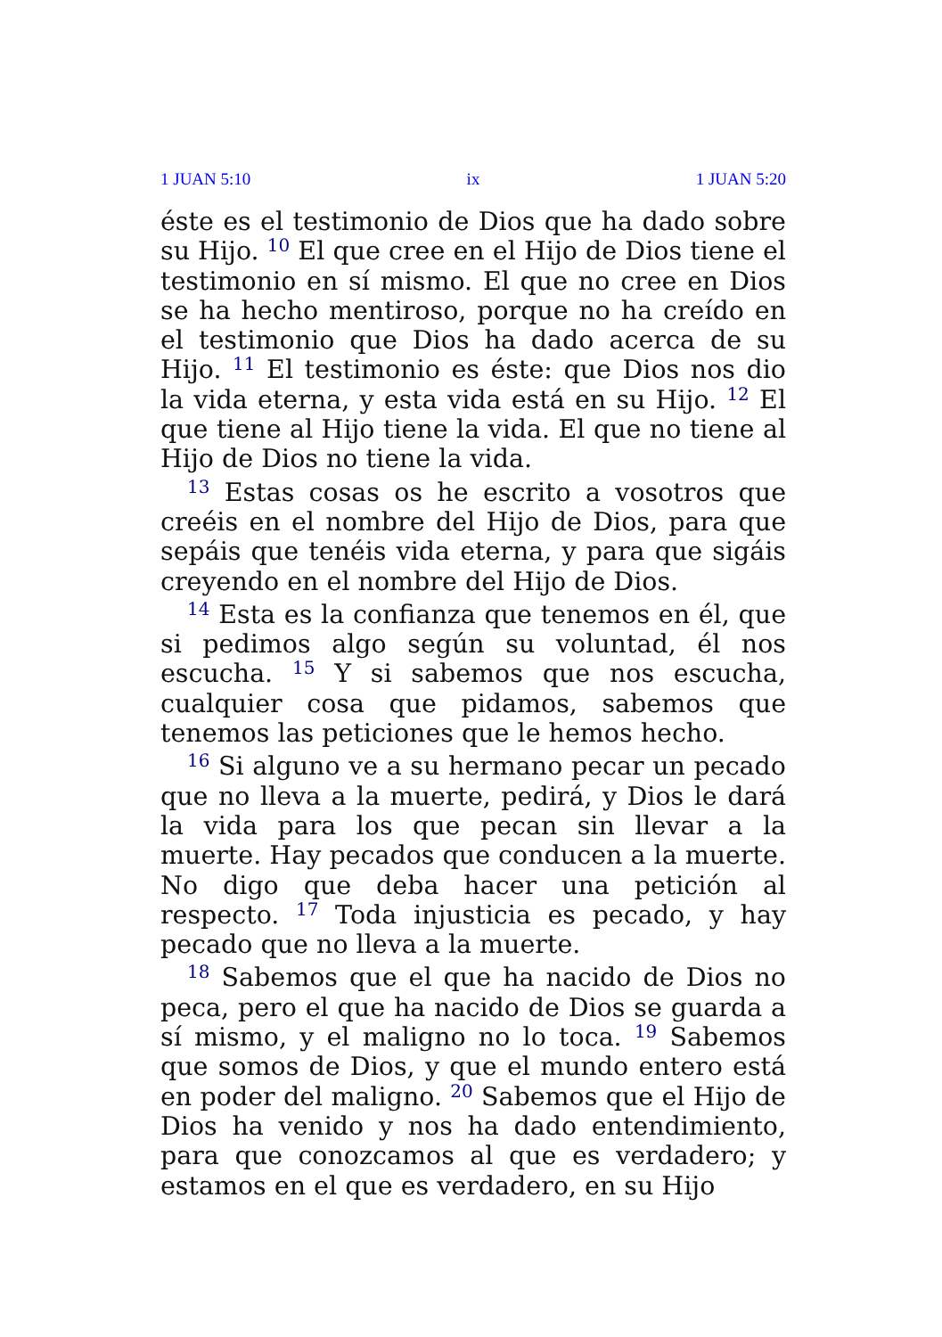1 JUAN 5:10 ix 1 JUAN 5:20
éste es el testimonio de Dios que ha dado sobre su Hijo. <sup>10</sup> El que cree en el Hijo de Dios tiene el testimonio en sí mismo. El que no cree en Dios se ha hecho mentiroso, porque no ha creído en el testimonio que Dios ha dado acerca de su Hijo. <sup>11</sup> El testimonio es éste: que Dios nos dio la vida eterna, y esta vida está en su Hijo. <sup>12</sup> El que tiene al Hijo tiene la vida. El que no tiene al Hijo de Dios no tiene la vida.
<sup>13</sup> Estas cosas os he escrito a vosotros que creéis en el nombre del Hijo de Dios, para que sepáis que tenéis vida eterna, y para que sigáis creyendo en el nombre del Hijo de Dios.
<sup>14</sup> Esta es la confianza que tenemos en él, que si pedimos algo según su voluntad, él nos escucha. <sup>15</sup> Y si sabemos que nos escucha, cualquier cosa que pidamos, sabemos que tenemos las peticiones que le hemos hecho.
<sup>16</sup> Si alguno ve a su hermano pecar un pecado que no lleva a la muerte, pedirá, y Dios le dará la vida para los que pecan sin llevar a la muerte. Hay pecados que conducen a la muerte. No digo que deba hacer una petición al respecto. <sup>17</sup> Toda injusticia es pecado, y hay pecado que no lleva a la muerte.
<sup>18</sup> Sabemos que el que ha nacido de Dios no peca, pero el que ha nacido de Dios se guarda a sí mismo, y el maligno no lo toca. <sup>19</sup> Sabemos que somos de Dios, y que el mundo entero está en poder del maligno. <sup>20</sup> Sabemos que el Hijo de Dios ha venido y nos ha dado entendimiento, para que conozcamos al que es verdadero; y estamos en el que es verdadero, en su Hijo